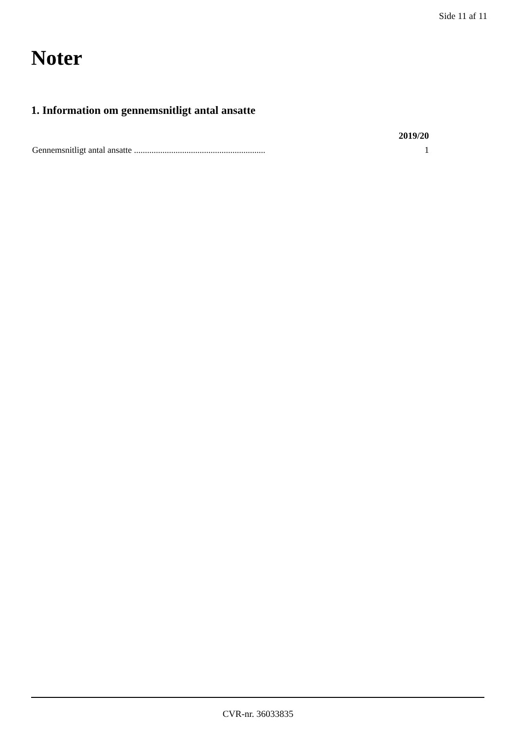Side 11 af 11
Noter
1. Information om gennemsnitligt antal ansatte
| | 2019/20 |
| --- | --- |
| Gennemsnitligt antal ansatte ............................................................ | 1 |
CVR-nr. 36033835